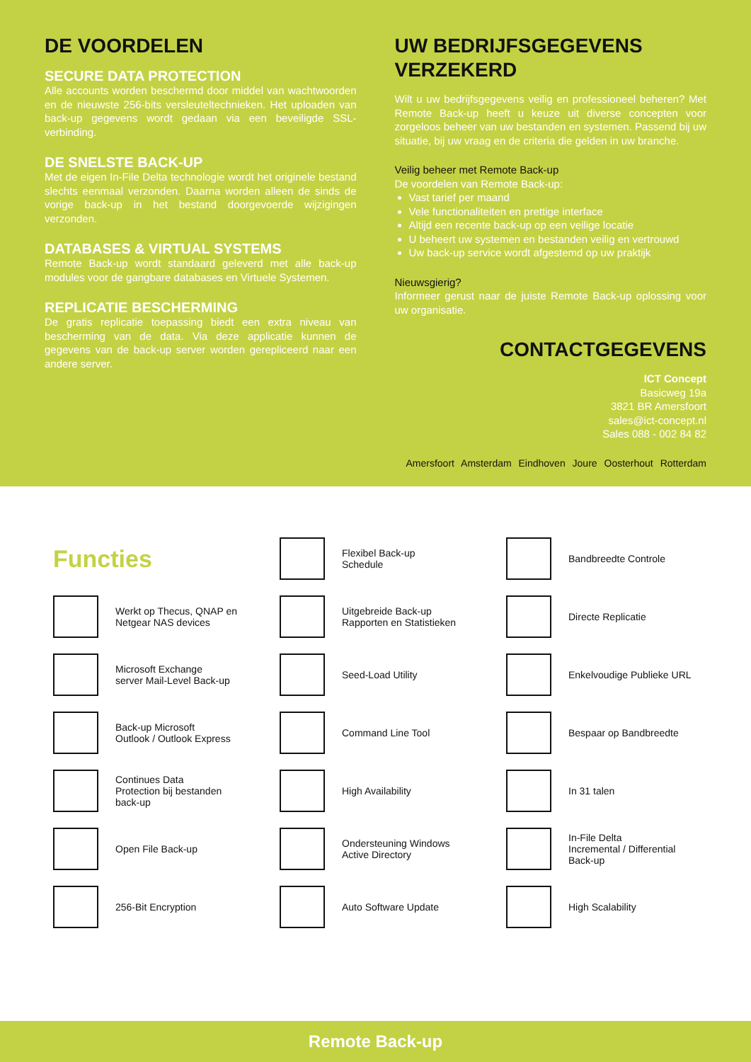DE VOORDELEN
SECURE DATA PROTECTION
Alle accounts worden beschermd door middel van wachtwoorden en de nieuwste 256-bits versleuteltechnieken. Het uploaden van back-up gegevens wordt gedaan via een beveiligde SSL-verbinding.
DE SNELSTE BACK-UP
Met de eigen In-File Delta technologie wordt het originele bestand slechts eenmaal verzonden. Daarna worden alleen de sinds de vorige back-up in het bestand doorgevoerde wijzigingen verzonden.
DATABASES & VIRTUAL SYSTEMS
Remote Back-up wordt standaard geleverd met alle back-up modules voor de gangbare databases en Virtuele Systemen.
REPLICATIE BESCHERMING
De gratis replicatie toepassing biedt een extra niveau van bescherming van de data. Via deze applicatie kunnen de gegevens van de back-up server worden gerepliceerd naar een andere server.
UW BEDRIJFSGEGEVENS VERZEKERD
Wilt u uw bedrijfsgegevens veilig en professioneel beheren? Met Remote Back-up heeft u keuze uit diverse concepten voor zorgeloos beheer van uw bestanden en systemen. Passend bij uw situatie, bij uw vraag en de criteria die gelden in uw branche.
Veilig beheer met Remote Back-up
De voordelen van Remote Back-up:
Vast tarief per maand
Vele functionaliteiten en prettige interface
Altijd een recente back-up op een veilige locatie
U beheert uw systemen en bestanden veilig en vertrouwd
Uw back-up service wordt afgestemd op uw praktijk
Nieuwsgierig?
Informeer gerust naar de juiste Remote Back-up oplossing voor uw organisatie.
CONTACTGEGEVENS
ICT Concept
Basicweg 19a
3821 BR Amersfoort
sales@ict-concept.nl
Sales 088 - 002 84 82
Amersfoort Amsterdam Eindhoven Joure Oosterhout Rotterdam
Functies
Flexibel Back-up
Schedule
Bandbreedte Controle
Werkt op Thecus, QNAP en
Netgear NAS devices
Uitgebreide Back-up
Rapporten en Statistieken
Directe Replicatie
Microsoft Exchange
server Mail-Level Back-up
Seed-Load Utility
Enkelvoudige Publieke URL
Back-up Microsoft
Outlook / Outlook Express
Command Line Tool
Bespaar op Bandbreedte
Continues Data
Protection bij bestanden
back-up
High Availability
In 31 talen
Open File Back-up
Ondersteuning Windows
Active Directory
In-File Delta
Incremental / Differential
Back-up
256-Bit Encryption
Auto Software Update
High Scalability
Remote Back-up